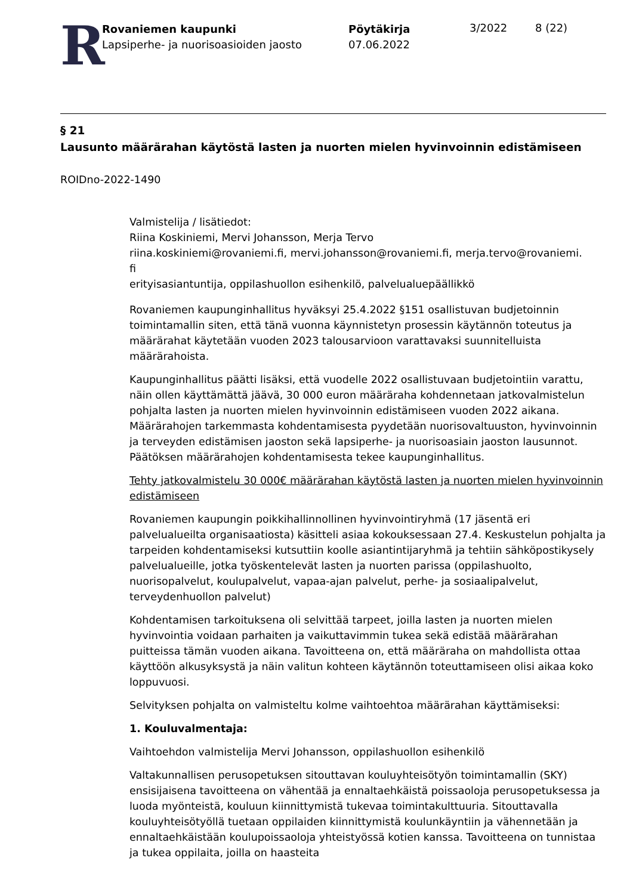R
Rovaniemen kaupunki
Lapsiperhe- ja nuorisoasioiden jaosto
Pöytäkirja
07.06.2022
3/2022 8 (22)
§ 21
Lausunto määrärahan käytöstä lasten ja nuorten mielen hyvinvoinnin edistämiseen
ROIDno-2022-1490
Valmistelija / lisätiedot:
Riina Koskiniemi, Mervi Johansson, Merja Tervo
riina.koskiniemi@rovaniemi.fi, mervi.johansson@rovaniemi.fi, merja.tervo@rovaniemi.
fi
erityisasiantuntija, oppilashuollon esihenkilö, palvelualuepäällikkö
Rovaniemen kaupunginhallitus hyväksyi 25.4.2022 §151 osallistuvan budjetoinnin toimintamallin siten, että tänä vuonna käynnistetyn prosessin käytännön toteutus ja määrärahat käytetään vuoden 2023 talousarvioon varattavaksi suunnitelluista määrärahoista.
Kaupunginhallitus päätti lisäksi, että vuodelle 2022 osallistuvaan budjetointiin varattu, näin ollen käyttämättä jäävä, 30 000 euron määräraha kohdennetaan jatkovalmistelun pohjalta lasten ja nuorten mielen hyvinvoinnin edistämiseen vuoden 2022 aikana. Määrärahojen tarkemmasta kohdentamisesta pyydetään nuorisovaltuuston, hyvinvoinnin ja terveyden edistämisen jaoston sekä lapsiperhe- ja nuorisoasiain jaoston lausunnot. Päätöksen määrärahojen kohdentamisesta tekee kaupunginhallitus.
Tehty jatkovalmistelu 30 000€ määrärahan käytöstä lasten ja nuorten mielen hyvinvoinnin edistämiseen
Rovaniemen kaupungin poikkihallinnollinen hyvinvointiryhmä (17 jäsentä eri palvelualueilta organisaatiosta) käsitteli asiaa kokouksessaan 27.4. Keskustelun pohjalta ja tarpeiden kohdentamiseksi kutsuttiin koolle asiantintijaryhmä ja tehtiin sähköpostikysely palvelualueille, jotka työskentelevät lasten ja nuorten parissa (oppilashuolto, nuorisopalvelut, koulupalvelut, vapaa-ajan palvelut, perhe- ja sosiaalipalvelut, terveydenhuollon palvelut)
Kohdentamisen tarkoituksena oli selvittää tarpeet, joilla lasten ja nuorten mielen hyvinvointia voidaan parhaiten ja vaikuttavimmin tukea sekä edistää määrärahan puitteissa tämän vuoden aikana. Tavoitteena on, että määräraha on mahdollista ottaa käyttöön alkusyksystä ja näin valitun kohteen käytännön toteuttamiseen olisi aikaa koko loppuvuosi.
Selvityksen pohjalta on valmisteltu kolme vaihtoehtoa määrärahan käyttämiseksi:
1. Kouluvalmentaja:
Vaihtoehdon valmistelija Mervi Johansson, oppilashuollon esihenkilö
Valtakunnallisen perusopetuksen sitouttavan kouluyhteisötyön toimintamallin (SKY) ensisijaisena tavoitteena on vähentää ja ennaltaehkäistä poissaoloja perusopetuksessa ja luoda myönteistä, kouluun kiinnittymistä tukevaa toimintakulttuuria. Sitouttavalla kouluyhteisötyöllä tuetaan oppilaiden kiinnittymistä koulunkäyntiin ja vähennetään ja ennaltaehkäistään koulupoissaoloja yhteistyössä kotien kanssa. Tavoitteena on tunnistaa ja tukea oppilaita, joilla on haasteita